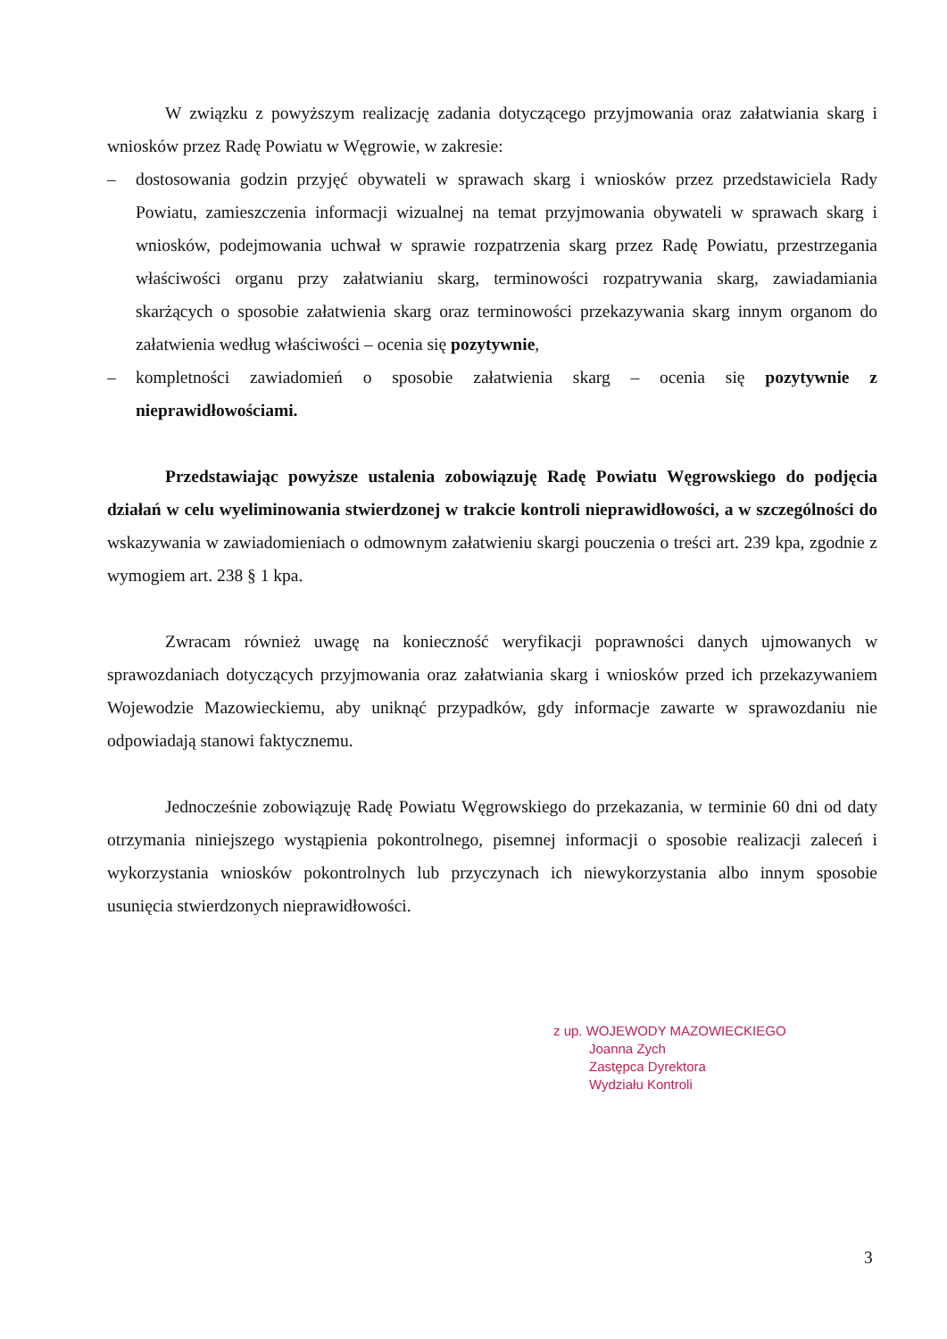W związku z powyższym realizację zadania dotyczącego przyjmowania oraz załatwiania skarg i wniosków przez Radę Powiatu w Węgrowie, w zakresie:
– dostosowania godzin przyjęć obywateli w sprawach skarg i wniosków przez przedstawiciela Rady Powiatu, zamieszczenia informacji wizualnej na temat przyjmowania obywateli w sprawach skarg i wniosków, podejmowania uchwał w sprawie rozpatrzenia skarg przez Radę Powiatu, przestrzegania właściwości organu przy załatwianiu skarg, terminowości rozpatrywania skarg, zawiadamiania skarżących o sposobie załatwienia skarg oraz terminowości przekazywania skarg innym organom do załatwienia według właściwości – ocenia się pozytywnie,
– kompletności zawiadomień o sposobie załatwienia skarg – ocenia się pozytywnie z nieprawidłowościami.
Przedstawiając powyższe ustalenia zobowiązuję Radę Powiatu Węgrowskiego do podjęcia działań w celu wyeliminowania stwierdzonej w trakcie kontroli nieprawidłowości, a w szczególności do wskazywania w zawiadomieniach o odmownym załatwieniu skargi pouczenia o treści art. 239 kpa, zgodnie z wymogiem art. 238 § 1 kpa.
Zwracam również uwagę na konieczność weryfikacji poprawności danych ujmowanych w sprawozdaniach dotyczących przyjmowania oraz załatwiania skarg i wniosków przed ich przekazywaniem Wojewodzie Mazowieckiemu, aby uniknąć przypadków, gdy informacje zawarte w sprawozdaniu nie odpowiadają stanowi faktycznemu.
Jednocześnie zobowiązuję Radę Powiatu Węgrowskiego do przekazania, w terminie 60 dni od daty otrzymania niniejszego wystąpienia pokontrolnego, pisemnej informacji o sposobie realizacji zaleceń i wykorzystania wniosków pokontrolnych lub przyczynach ich niewykorzystania albo innym sposobie usunięcia stwierdzonych nieprawidłowości.
z up. WOJEWODY MAZOWIECKIEGO
Joanna Zych
Zastępca Dyrektora
Wydziału Kontroli
3